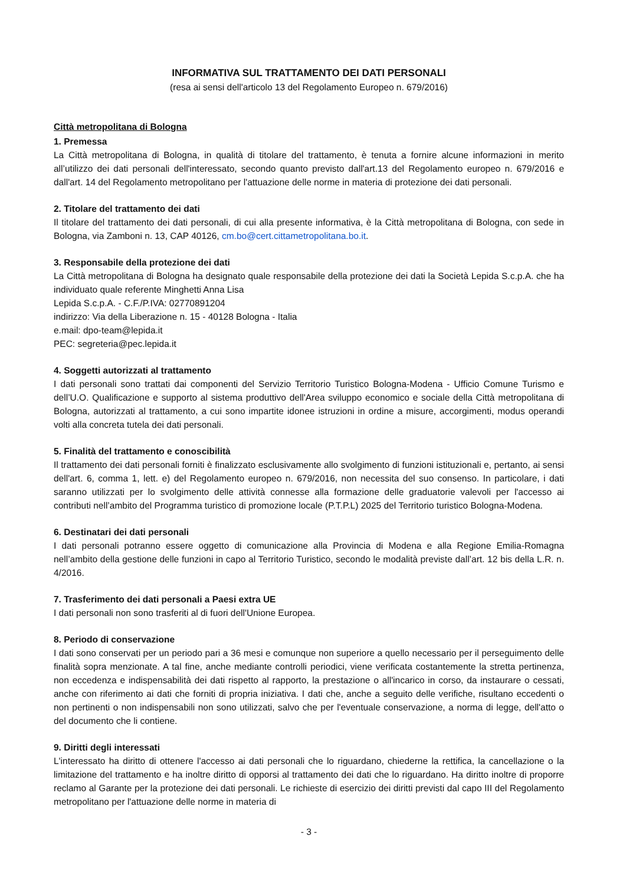INFORMATIVA SUL TRATTAMENTO DEI DATI PERSONALI
(resa ai sensi dell'articolo 13 del Regolamento Europeo n. 679/2016)
Città metropolitana di Bologna
1. Premessa
La Città metropolitana di Bologna, in qualità di titolare del trattamento, è tenuta a fornire alcune informazioni in merito all’utilizzo dei dati personali dell'interessato, secondo quanto previsto dall'art.13 del Regolamento europeo n. 679/2016 e dall'art. 14 del Regolamento metropolitano per l'attuazione delle norme in materia di protezione dei dati personali.
2. Titolare del trattamento dei dati
Il titolare del trattamento dei dati personali, di cui alla presente informativa, è la Città metropolitana di Bologna, con sede in Bologna, via Zamboni n. 13, CAP 40126, cm.bo@cert.cittametropolitana.bo.it.
3. Responsabile della protezione dei dati
La Città metropolitana di Bologna ha designato quale responsabile della protezione dei dati la Società Lepida S.c.p.A. che ha individuato quale referente Minghetti Anna Lisa
Lepida S.c.p.A. - C.F./P.IVA: 02770891204
indirizzo: Via della Liberazione n. 15 - 40128 Bologna - Italia
e.mail: dpo-team@lepida.it
PEC: segreteria@pec.lepida.it
4. Soggetti autorizzati al trattamento
I dati personali sono trattati dai componenti del Servizio Territorio Turistico Bologna-Modena - Ufficio Comune Turismo e dell’U.O. Qualificazione e supporto al sistema produttivo dell'Area sviluppo economico e sociale della Città metropolitana di Bologna, autorizzati al trattamento, a cui sono impartite idonee istruzioni in ordine a misure, accorgimenti, modus operandi volti alla concreta tutela dei dati personali.
5. Finalità del trattamento e conoscibilità
Il trattamento dei dati personali forniti è finalizzato esclusivamente allo svolgimento di funzioni istituzionali e, pertanto, ai sensi dell'art. 6, comma 1, lett. e) del Regolamento europeo n. 679/2016, non necessita del suo consenso. In particolare, i dati saranno utilizzati per lo svolgimento delle attività connesse alla formazione delle graduatorie valevoli per l'accesso ai contributi nell’ambito del Programma turistico di promozione locale (P.T.P.L) 2025 del Territorio turistico Bologna-Modena.
6. Destinatari dei dati personali
I dati personali potranno essere oggetto di comunicazione alla Provincia di Modena e alla Regione Emilia-Romagna nell’ambito della gestione delle funzioni in capo al Territorio Turistico, secondo le modalità previste dall’art. 12 bis della L.R. n. 4/2016.
7. Trasferimento dei dati personali a Paesi extra UE
I dati personali non sono trasferiti al di fuori dell'Unione Europea.
8. Periodo di conservazione
I dati sono conservati per un periodo pari a 36 mesi e comunque non superiore a quello necessario per il perseguimento delle finalità sopra menzionate. A tal fine, anche mediante controlli periodici, viene verificata costantemente la stretta pertinenza, non eccedenza e indispensabilità dei dati rispetto al rapporto, la prestazione o all'incarico in corso, da instaurare o cessati, anche con riferimento ai dati che forniti di propria iniziativa. I dati che, anche a seguito delle verifiche, risultano eccedenti o non pertinenti o non indispensabili non sono utilizzati, salvo che per l'eventuale conservazione, a norma di legge, dell'atto o del documento che li contiene.
9. Diritti degli interessati
L'interessato ha diritto di ottenere l'accesso ai dati personali che lo riguardano, chiederne la rettifica, la cancellazione o la limitazione del trattamento e ha inoltre diritto di opporsi al trattamento dei dati che lo riguardano. Ha diritto inoltre di proporre reclamo al Garante per la protezione dei dati personali. Le richieste di esercizio dei diritti previsti dal capo III del Regolamento metropolitano per l'attuazione delle norme in materia di
- 3 -